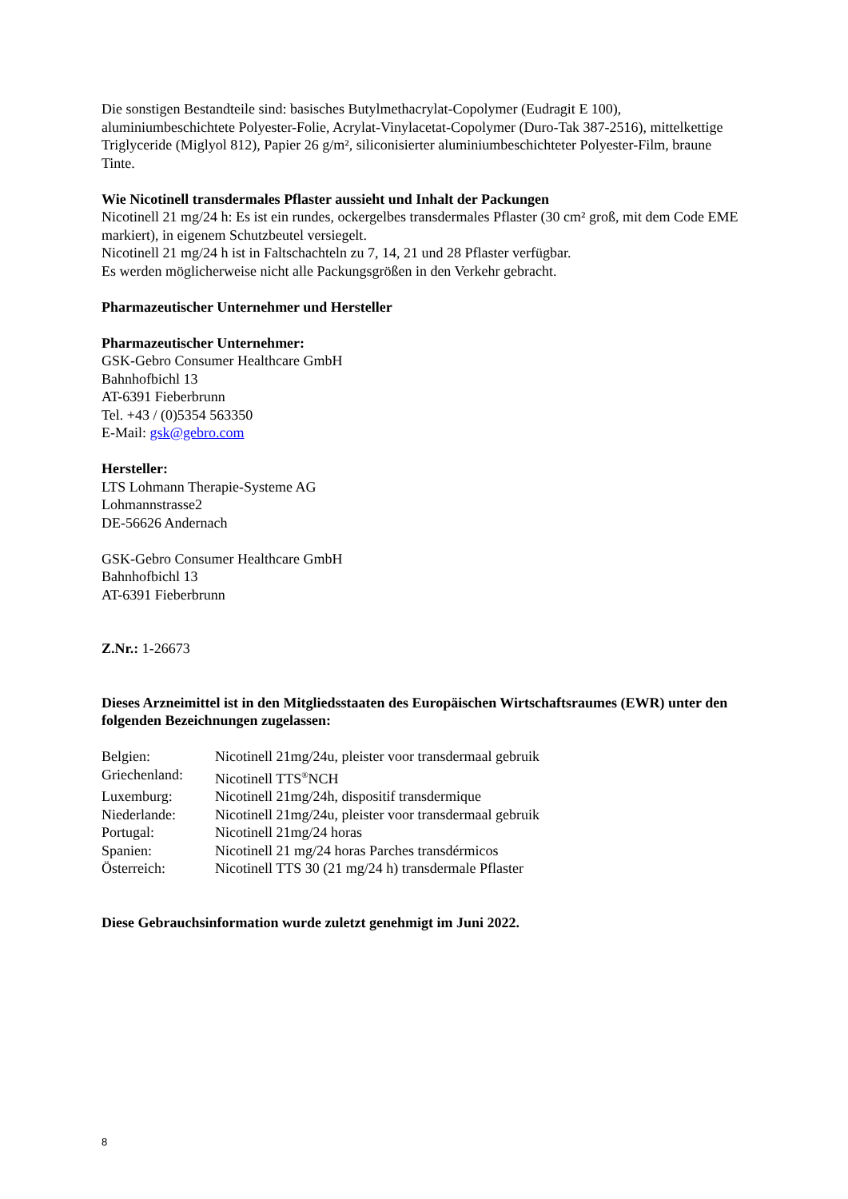Die sonstigen Bestandteile sind: basisches Butylmethacrylat-Copolymer (Eudragit E 100), aluminiumbeschichtete Polyester-Folie, Acrylat-Vinylacetat-Copolymer (Duro-Tak 387-2516), mittelkettige Triglyceride (Miglyol 812), Papier 26 g/m², siliconisierter aluminiumbeschichteter Polyester-Film, braune Tinte.
Wie Nicotinell transdermales Pflaster aussieht und Inhalt der Packungen
Nicotinell 21 mg/24 h: Es ist ein rundes, ockergelbes transdermales Pflaster (30 cm² groß, mit dem Code EME markiert), in eigenem Schutzbeutel versiegelt.
Nicotinell 21 mg/24 h ist in Faltschachteln zu 7, 14, 21 und 28 Pflaster verfügbar.
Es werden möglicherweise nicht alle Packungsgrößen in den Verkehr gebracht.
Pharmazeutischer Unternehmer und Hersteller
Pharmazeutischer Unternehmer:
GSK-Gebro Consumer Healthcare GmbH
Bahnhofbichl 13
AT-6391 Fieberbrunn
Tel. +43 / (0)5354 563350
E-Mail: gsk@gebro.com
Hersteller:
LTS Lohmann Therapie-Systeme AG
Lohmannstrasse2
DE-56626 Andernach
GSK-Gebro Consumer Healthcare GmbH
Bahnhofbichl 13
AT-6391 Fieberbrunn
Z.Nr.: 1-26673
Dieses Arzneimittel ist in den Mitgliedsstaaten des Europäischen Wirtschaftsraumes (EWR) unter den folgenden Bezeichnungen zugelassen:
| Belgien: | Nicotinell 21mg/24u, pleister voor transdermaal gebruik |
| Griechenland: | Nicotinell TTS<sup>®</sup>NCH |
| Luxemburg: | Nicotinell 21mg/24h, dispositif transdermique |
| Niederlande: | Nicotinell 21mg/24u, pleister voor transdermaal gebruik |
| Portugal: | Nicotinell 21mg/24 horas |
| Spanien: | Nicotinell 21 mg/24 horas Parches transdérmicos |
| Österreich: | Nicotinell TTS 30 (21 mg/24 h) transdermale Pflaster |
Diese Gebrauchsinformation wurde zuletzt genehmigt im Juni 2022.
8